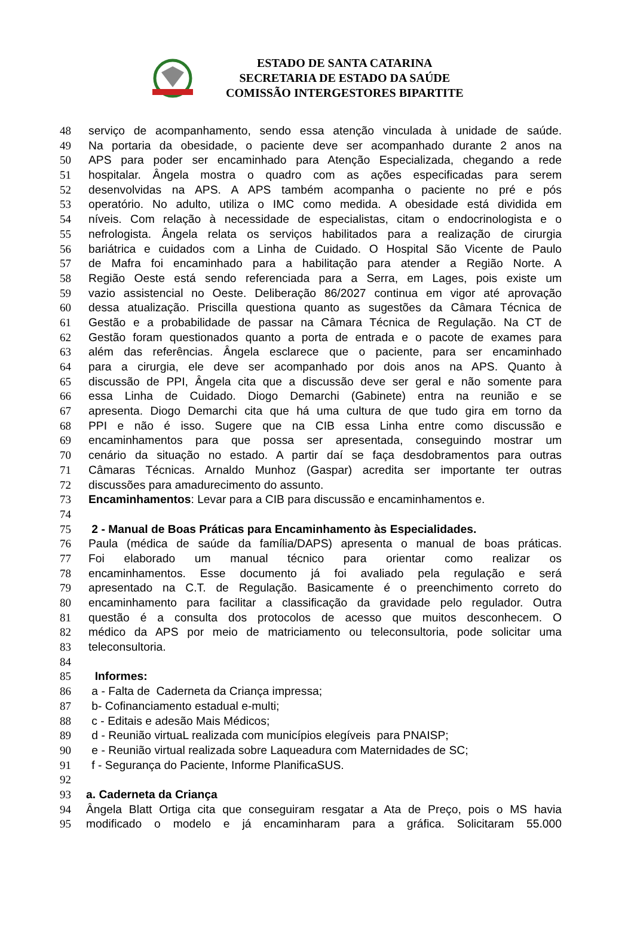ESTADO DE SANTA CATARINA
SECRETARIA DE ESTADO DA SAÚDE
COMISSÃO INTERGESTORES BIPARTITE
48 serviço de acompanhamento, sendo essa atenção vinculada à unidade de saúde.
49 Na portaria da obesidade, o paciente deve ser acompanhado durante 2 anos na
50 APS para poder ser encaminhado para Atenção Especializada, chegando a rede
51 hospitalar. Ângela mostra o quadro com as ações especificadas para serem
52 desenvolvidas na APS. A APS também acompanha o paciente no pré e pós
53 operatório. No adulto, utiliza o IMC como medida. A obesidade está dividida em
54 níveis. Com relação à necessidade de especialistas, citam o endocrinologista e o
55 nefrologista. Ângela relata os serviços habilitados para a realização de cirurgia
56 bariátrica e cuidados com a Linha de Cuidado. O Hospital São Vicente de Paulo
57 de Mafra foi encaminhado para a habilitação para atender a Região Norte. A
58 Região Oeste está sendo referenciada para a Serra, em Lages, pois existe um
59 vazio assistencial no Oeste. Deliberação 86/2027 continua em vigor até aprovação
60 dessa atualização. Priscilla questiona quanto as sugestões da Câmara Técnica de
61 Gestão e a probabilidade de passar na Câmara Técnica de Regulação. Na CT de
62 Gestão foram questionados quanto a porta de entrada e o pacote de exames para
63 além das referências. Ângela esclarece que o paciente, para ser encaminhado
64 para a cirurgia, ele deve ser acompanhado por dois anos na APS. Quanto à
65 discussão de PPI, Ângela cita que a discussão deve ser geral e não somente para
66 essa Linha de Cuidado. Diogo Demarchi (Gabinete) entra na reunião e se
67 apresenta. Diogo Demarchi cita que há uma cultura de que tudo gira em torno da
68 PPI e não é isso. Sugere que na CIB essa Linha entre como discussão e
69 encaminhamentos para que possa ser apresentada, conseguindo mostrar um
70 cenário da situação no estado. A partir daí se faça desdobramentos para outras
71 Câmaras Técnicas. Arnaldo Munhoz (Gaspar) acredita ser importante ter outras
72 discussões para amadurecimento do assunto.
73 Encaminhamentos: Levar para a CIB para discussão e encaminhamentos e.
74
75 2 - Manual de Boas Práticas para Encaminhamento às Especialidades.
76 Paula (médica de saúde da família/DAPS) apresenta o manual de boas práticas.
77 Foi elaborado um manual técnico para orientar como realizar os
78 encaminhamentos. Esse documento já foi avaliado pela regulação e será
79 apresentado na C.T. de Regulação. Basicamente é o preenchimento correto do
80 encaminhamento para facilitar a classificação da gravidade pelo regulador. Outra
81 questão é a consulta dos protocolos de acesso que muitos desconhecem. O
82 médico da APS por meio de matriciamento ou teleconsultoria, pode solicitar uma
83 teleconsultoria.
84
85 Informes:
86 a - Falta de Caderneta da Criança impressa;
87 b- Cofinanciamento estadual e-multi;
88 c - Editais e adesão Mais Médicos;
89 d - Reunião virtuaL realizada com municípios elegíveis para PNAISP;
90 e - Reunião virtual realizada sobre Laqueadura com Maternidades de SC;
91 f - Segurança do Paciente, Informe PlanificaSUS.
92
93 a. Caderneta da Criança
94 Ângela Blatt Ortiga cita que conseguiram resgatar a Ata de Preço, pois o MS havia
95 modificado o modelo e já encaminharam para a gráfica. Solicitaram 55.000